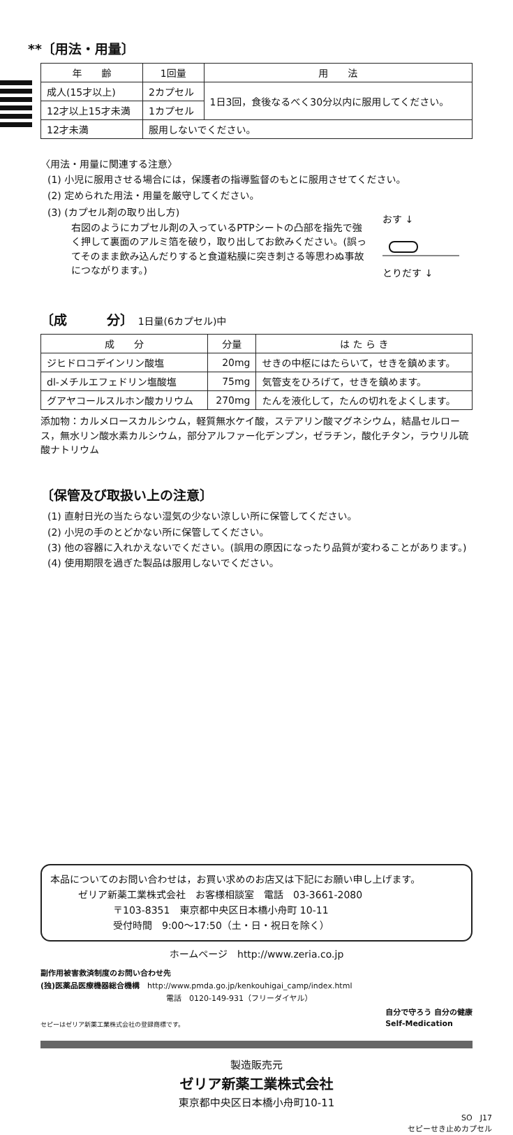**〔用法・用量〕
| 年 齢 | 1回量 | 用 法 |
| --- | --- | --- |
| 成人(15才以上) | 2カプセル | 1日3回，食後なるべく30分以内に服用してください。 |
| 12才以上15才未満 | 1カプセル | |
| 12才未満 | 服用しないでください。 | |
〈用法・用量に関連する注意〉
(1) 小児に服用させる場合には，保護者の指導監督のもとに服用させてください。
(2) 定められた用法・用量を厳守してください。
(3) (カプセル剤の取り出し方)
右図のようにカプセル剤の入っているPTPシートの凸部を指先で強く押して裏面のアルミ箔を破り，取り出してお飲みください。(誤ってそのまま飲み込んだりすると食道粘膜に突き刺さる等思わぬ事故につながります。)
おす ↓
とりだす ↓
〔成　　　分〕 1日量(6カプセル)中
| 成 分 | 分量 | は た ら き |
| --- | --- | --- |
| ジヒドロコデインリン酸塩 | 20mg | せきの中枢にはたらいて，せきを鎮めます。 |
| dl-メチルエフェドリン塩酸塩 | 75mg | 気管支をひろげて，せきを鎮めます。 |
| グアヤコールスルホン酸カリウム | 270mg | たんを液化して，たんの切れをよくします。 |
添加物：カルメロースカルシウム，軽質無水ケイ酸，ステアリン酸マグネシウム，結晶セルロース，無水リン酸水素カルシウム，部分アルファー化デンプン，ゼラチン，酸化チタン，ラウリル硫酸ナトリウム
〔保管及び取扱い上の注意〕
(1) 直射日光の当たらない湿気の少ない涼しい所に保管してください。
(2) 小児の手のとどかない所に保管してください。
(3) 他の容器に入れかえないでください。(誤用の原因になったり品質が変わることがあります。)
(4) 使用期限を過ぎた製品は服用しないでください。
本品についてのお問い合わせは，お買い求めのお店又は下記にお願い申し上げます。
ゼリア新薬工業株式会社　お客様相談室　電話　03-3661-2080
〒103-8351　東京都中央区日本橋小舟町 10-11
受付時間　9:00～17:50（土・日・祝日を除く）
ホームページ　http://www.zeria.co.jp
副作用被害救済制度のお問い合わせ先
(独)医薬品医療機器総合機構　http://www.pmda.go.jp/kenkouhigai_camp/index.html
電話　0120-149-931（フリーダイヤル）
セピーはゼリア新薬工業株式会社の登録商標です。
自分で守ろう 自分の健康
Self-Medication
製造販売元
ゼリア新薬工業株式会社
東京都中央区日本橋小舟町10-11
SO　J17
セピーせき止めカプセル